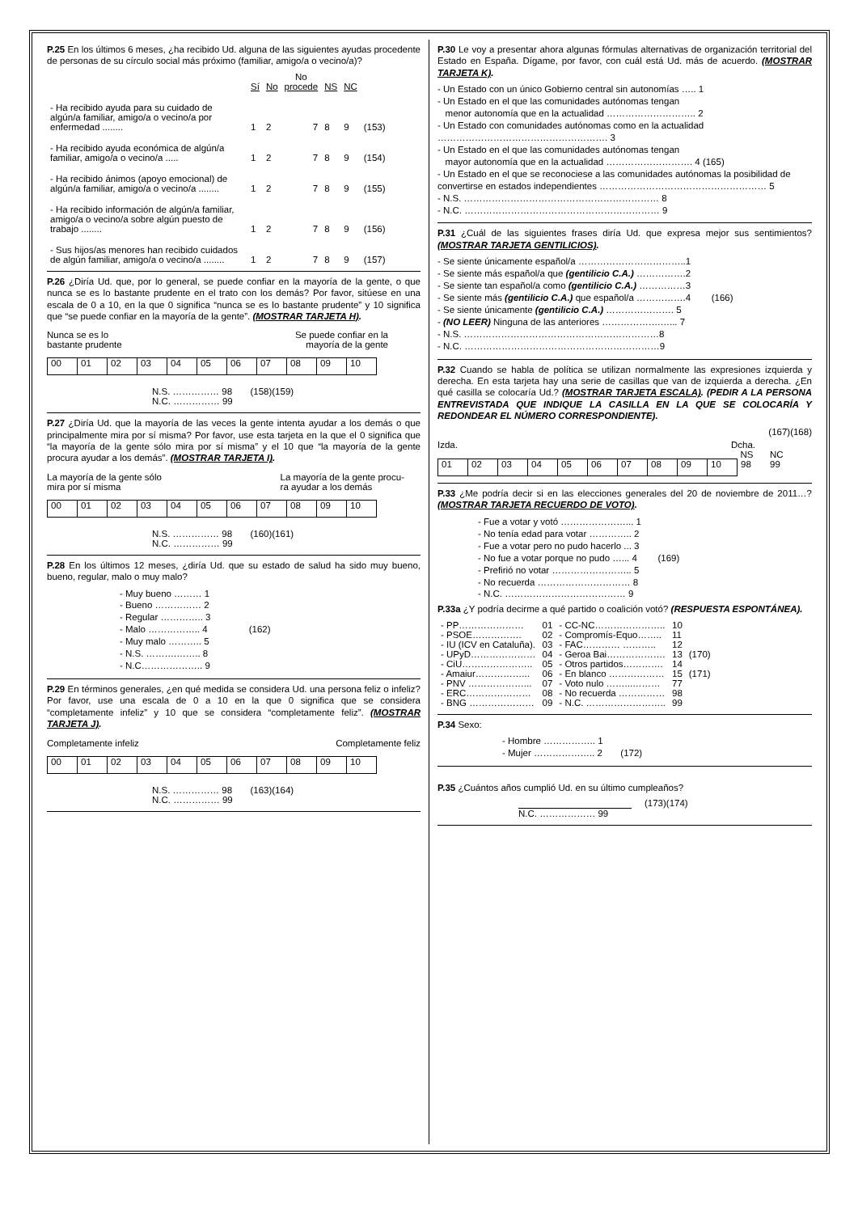P.25 En los últimos 6 meses, ¿ha recibido Ud. alguna de las siguientes ayudas procedente de personas de su círculo social más próximo (familiar, amigo/a o vecino/a)?
| | Sí | No | No procede | NS | NC | |
| --- | --- | --- | --- | --- | --- | --- |
| - Ha recibido ayuda para su cuidado de algún/a familiar, amigo/a o vecino/a por enfermedad ........ | 1 | 2 | 7 | 8 | 9 | (153) |
| - Ha recibido ayuda económica de algún/a familiar, amigo/a o vecino/a ..... | 1 | 2 | 7 | 8 | 9 | (154) |
| - Ha recibido ánimos (apoyo emocional) de algún/a familiar, amigo/a o vecino/a ........ | 1 | 2 | 7 | 8 | 9 | (155) |
| - Ha recibido información de algún/a familiar, amigo/a o vecino/a sobre algún puesto de trabajo ........ | 1 | 2 | 7 | 8 | 9 | (156) |
| - Sus hijos/as menores han recibido cuidados de algún familiar, amigo/a o vecino/a ........ | 1 | 2 | 7 | 8 | 9 | (157) |
P.26 ¿Diría Ud. que, por lo general, se puede confiar en la mayoría de la gente, o que nunca se es lo bastante prudente en el trato con los demás? Por favor, sitúese en una escala de 0 a 10, en la que 0 significa “nunca se es lo bastante prudente” y 10 significa que “se puede confiar en la mayoría de la gente”. (MOSTRAR TARJETA H).
Nunca se es lo
bastante prudente Se puede confiar en la
mayoría de la gente
| 00 | 01 | 02 | 03 | 04 | 05 | 06 | 07 | 08 | 09 | 10 |
N.S. …………… 98 (158)(159)
N.C. …………… 99
P.27 ¿Diría Ud. que la mayoría de las veces la gente intenta ayudar a los demás o que principalmente mira por sí misma? Por favor, use esta tarjeta en la que el 0 significa que “la mayoría de la gente sólo mira por sí misma” y el 10 que “la mayoría de la gente procura ayudar a los demás”. (MOSTRAR TARJETA I).
La mayoría de la gente sólo
mira por sí misma La mayoría de la gente procu-
ra ayudar a los demás
| 00 | 01 | 02 | 03 | 04 | 05 | 06 | 07 | 08 | 09 | 10 |
N.S. …………… 98 (160)(161)
N.C. …………… 99
P.28 En los últimos 12 meses, ¿diría Ud. que su estado de salud ha sido muy bueno, bueno, regular, malo o muy malo?
- Muy bueno ……… 1
- Bueno …………… 2
- Regular ………….. 3
- Malo …………….. 4 (162)
- Muy malo ……….. 5
- N.S. ……….…….. 8
- N.C……………….. 9
P.29 En términos generales, ¿en qué medida se considera Ud. una persona feliz o infeliz? Por favor, use una escala de 0 a 10 en la que 0 significa que se considera “completamente infeliz” y 10 que se considera “completamente feliz”. (MOSTRAR TARJETA J).
Completamente infeliz Completamente feliz
| 00 | 01 | 02 | 03 | 04 | 05 | 06 | 07 | 08 | 09 | 10 |
N.S. …………… 98 (163)(164)
N.C. …………… 99
P.30 Le voy a presentar ahora algunas fórmulas alternativas de organización territorial del Estado en España. Dígame, por favor, con cuál está Ud. más de acuerdo. (MOSTRAR TARJETA K).
- Un Estado con un único Gobierno central sin autonomías ….. 1
- Un Estado en el que las comunidades autónomas tengan
menor autonomía que en la actualidad ……………………….. 2
- Un Estado con comunidades autónomas como en la actualidad ………………………………………………. 3
- Un Estado en el que las comunidades autónomas tengan
mayor autonomía que en la actualidad ………………………. 4 (165)
- Un Estado en el que se reconociese a las comunidades autónomas la posibilidad de convertirse en estados independientes ……………………………………………… 5
- N.S. ……………………………………………………… 8
- N.C. ……………………………………………………… 9
P.31 ¿Cuál de las siguientes frases diría Ud. que expresa mejor sus sentimientos? (MOSTRAR TARJETA GENTILICIOS).
- Se siente únicamente español/a ……………………………..1
- Se siente más español/a que (gentilicio C.A.) …………….2
- Se siente tan español/a como (gentilicio C.A.) ……………3
- Se siente más (gentilicio C.A.) que español/a …………….4 (166)
- Se siente únicamente (gentilicio C.A.) …………………. 5
- (NO LEER) Ninguna de las anteriores ……………….…... 7
- N.S. ………………………………………………………8
- N.C. ………………………………………………………9
P.32 Cuando se habla de política se utilizan normalmente las expresiones izquierda y derecha. En esta tarjeta hay una serie de casillas que van de izquierda a derecha. ¿En qué casilla se colocaría Ud.? (MOSTRAR TARJETA ESCALA). (PEDIR A LA PERSONA ENTREVISTADA QUE INDIQUE LA CASILLA EN LA QUE SE COLOCARÍA Y REDONDEAR EL NÚMERO CORRESPONDIENTE).
(167)(168)
Izda. Dcha.
| | | | | | | | | | | NS | NC |
| 01 | 02 | 03 | 04 | 05 | 06 | 07 | 08 | 09 | 10 | 98 | 99 |
P.33 ¿Me podría decir si en las elecciones generales del 20 de noviembre de 2011…? (MOSTRAR TARJETA RECUERDO DE VOTO).
- Fue a votar y votó …………………... 1
- No tenía edad para votar ………….. 2
- Fue a votar pero no pudo hacerlo ... 3
- No fue a votar porque no pudo …... 4 (169)
- Prefirió no votar …………………….. 5
- No recuerda ………………………… 8
- N.C. ………………………………… 9
P.33a ¿Y podría decirme a qué partido o coalición votó? (RESPUESTA ESPONTÁNEA).
| - PP………………… | 01 | - CC-NC………………….. | 10 | |
| - PSOE……………. | 02 | - Compromís-Equo…….. | 11 | |
| - IU (ICV en Cataluña). | 03 | - FAC………… ……….. | 12 | |
| - UPyD………………… | 04 | - Geroa Bai………………. | 13 | (170) |
| - CiU………………….. | 05 | - Otros partidos…………. | 14 | |
| - Amaiur……………... | 06 | - En blanco ……………… | 15 | (171) |
| - PNV ………………... | 07 | - Voto nulo ……...……… | 77 | |
| - ERC………………… | 08 | - No recuerda …………… | 98 | |
| - BNG ………………… | 09 | - N.C. …………………….. | 99 | |
P.34 Sexo:
- Hombre …………….. 1
- Mujer ……………….. 2 (172)
P.35 ¿Cuántos años cumplió Ud. en su último cumpleaños?
(173)(174)
N.C. ……………… 99